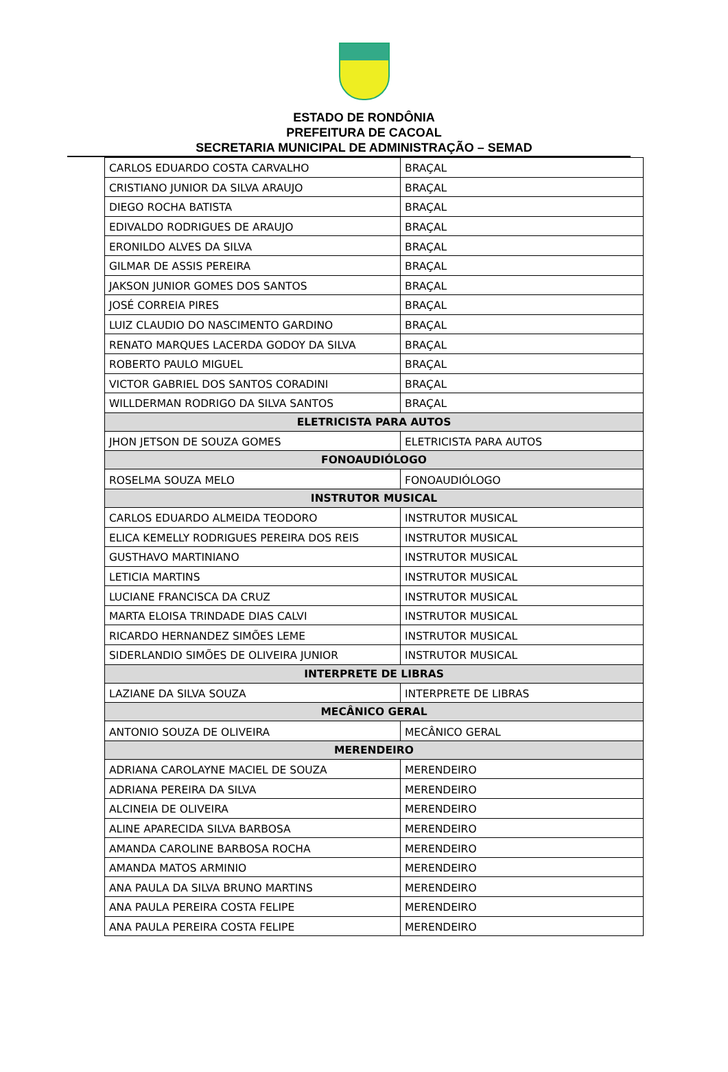ESTADO DE RONDÔNIA
PREFEITURA DE CACOAL
SECRETARIA MUNICIPAL DE ADMINISTRAÇÃO – SEMAD
| CARLOS EDUARDO COSTA CARVALHO | BRAÇAL |
| CRISTIANO JUNIOR DA SILVA ARAUJO | BRAÇAL |
| DIEGO ROCHA BATISTA | BRAÇAL |
| EDIVALDO RODRIGUES DE ARAUJO | BRAÇAL |
| ERONILDO ALVES DA SILVA | BRAÇAL |
| GILMAR DE ASSIS PEREIRA | BRAÇAL |
| JAKSON JUNIOR GOMES DOS SANTOS | BRAÇAL |
| JOSÉ CORREIA PIRES | BRAÇAL |
| LUIZ CLAUDIO DO NASCIMENTO GARDINO | BRAÇAL |
| RENATO MARQUES LACERDA GODOY DA SILVA | BRAÇAL |
| ROBERTO PAULO MIGUEL | BRAÇAL |
| VICTOR GABRIEL DOS SANTOS CORADINI | BRAÇAL |
| WILLDERMAN RODRIGO DA SILVA SANTOS | BRAÇAL |
| ELETRICISTA PARA AUTOS | |
| JHON JETSON DE SOUZA GOMES | ELETRICISTA PARA AUTOS |
| FONOAUDIÓLOGO | |
| ROSELMA SOUZA MELO | FONOAUDIÓLOGO |
| INSTRUTOR MUSICAL | |
| CARLOS EDUARDO ALMEIDA TEODORO | INSTRUTOR MUSICAL |
| ELICA KEMELLY RODRIGUES PEREIRA DOS REIS | INSTRUTOR MUSICAL |
| GUSTHAVO MARTINIANO | INSTRUTOR MUSICAL |
| LETICIA MARTINS | INSTRUTOR MUSICAL |
| LUCIANE FRANCISCA DA CRUZ | INSTRUTOR MUSICAL |
| MARTA ELOISA TRINDADE DIAS CALVI | INSTRUTOR MUSICAL |
| RICARDO HERNANDEZ SIMÕES LEME | INSTRUTOR MUSICAL |
| SIDERLANDIO SIMÕES DE OLIVEIRA JUNIOR | INSTRUTOR MUSICAL |
| INTERPRETE DE LIBRAS | |
| LAZIANE DA SILVA SOUZA | INTERPRETE DE LIBRAS |
| MECÂNICO GERAL | |
| ANTONIO SOUZA DE OLIVEIRA | MECÂNICO GERAL |
| MERENDEIRO | |
| ADRIANA CAROLAYNE MACIEL DE SOUZA | MERENDEIRO |
| ADRIANA PEREIRA DA SILVA | MERENDEIRO |
| ALCINEIA DE OLIVEIRA | MERENDEIRO |
| ALINE APARECIDA SILVA BARBOSA | MERENDEIRO |
| AMANDA CAROLINE BARBOSA ROCHA | MERENDEIRO |
| AMANDA MATOS ARMINIO | MERENDEIRO |
| ANA PAULA DA SILVA BRUNO MARTINS | MERENDEIRO |
| ANA PAULA PEREIRA COSTA FELIPE | MERENDEIRO |
| ANA PAULA PEREIRA COSTA FELIPE | MERENDEIRO |